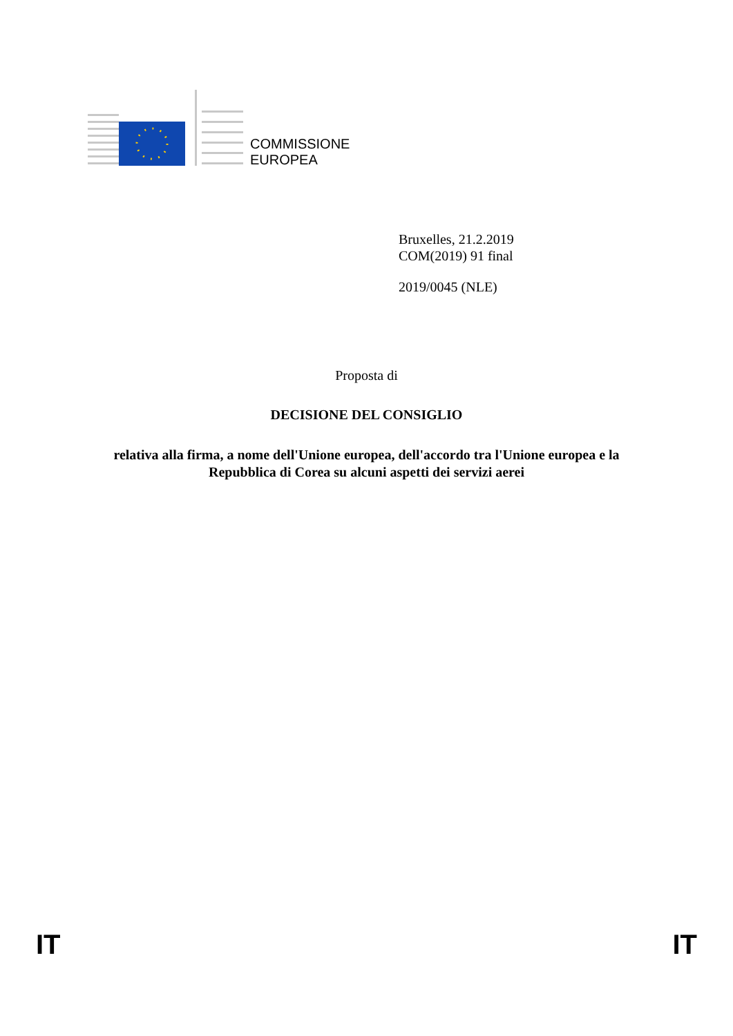COMMISSIONE
EUROPEA
Bruxelles, 21.2.2019
COM(2019) 91 final
2019/0045 (NLE)
Proposta di
DECISIONE DEL CONSIGLIO
relativa alla firma, a nome dell'Unione europea, dell'accordo tra l'Unione europea e la
Repubblica di Corea su alcuni aspetti dei servizi aerei
IT IT